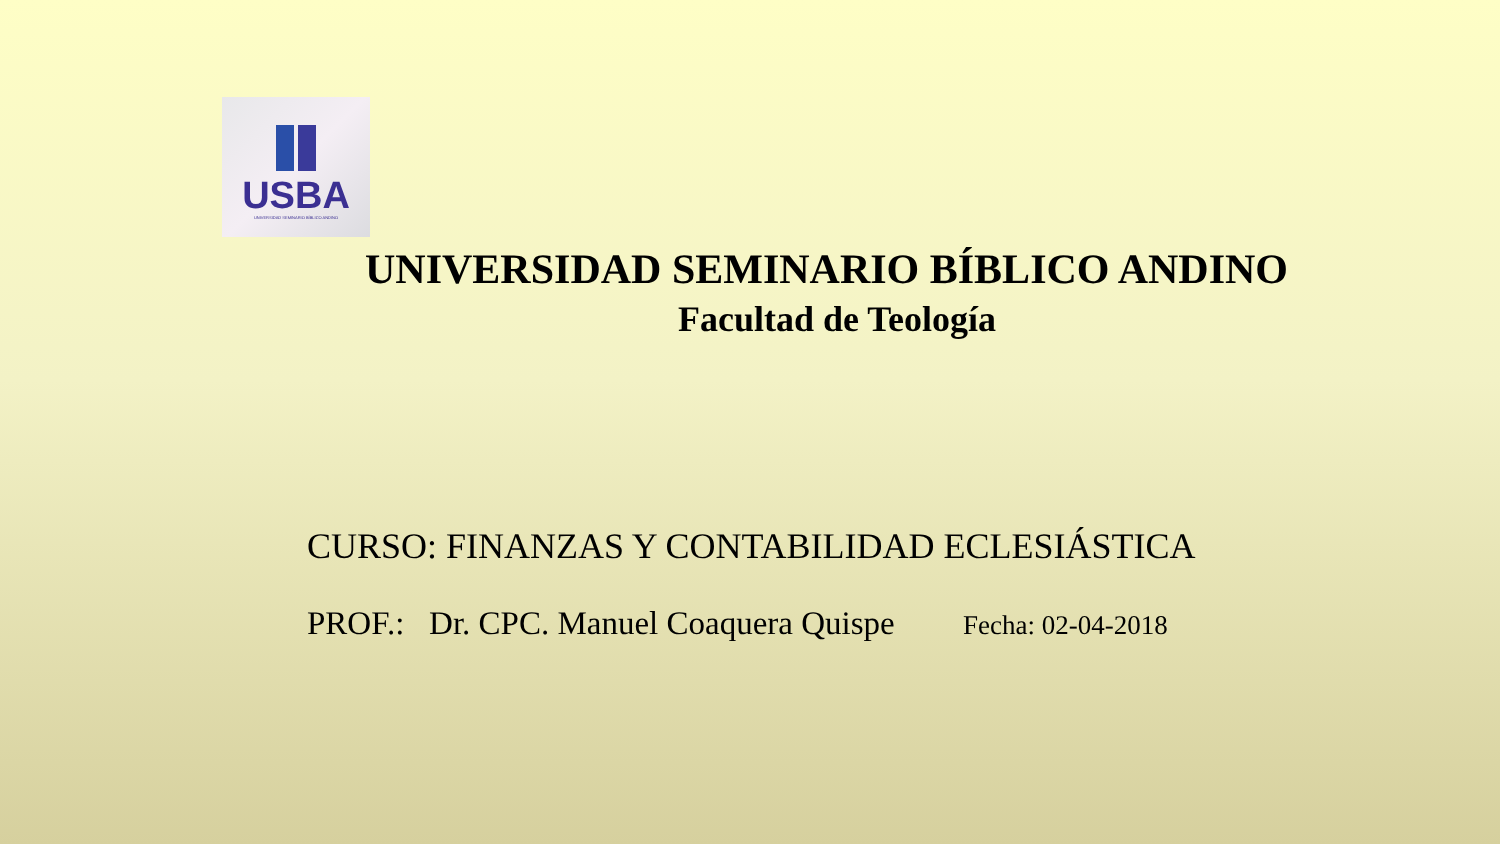USBA
UNIVERSIDAD SEMINARIO BÍBLICO ANDINO
UNIVERSIDAD SEMINARIO BÍBLICO ANDINO
Facultad de Teología
CURSO: FINANZAS Y CONTABILIDAD ECLESIÁSTICA
PROF.: Dr. CPC. Manuel Coaquera Quispe Fecha: 02-04-2018